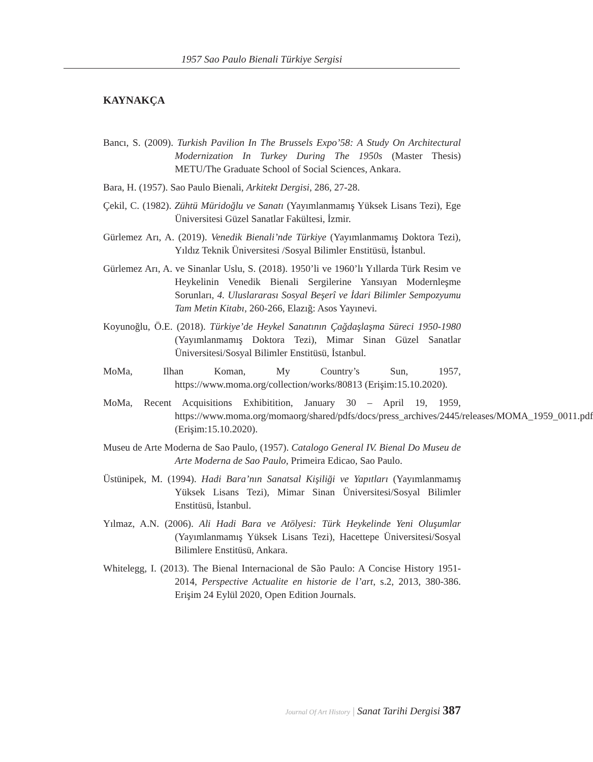1957 Sao Paulo Bienali Türkiye Sergisi
KAYNAKÇA
Bancı, S. (2009). Turkish Pavilion In The Brussels Expo’58: A Study On Architectural Modernization In Turkey During The 1950s (Master Thesis) METU/The Graduate School of Social Sciences, Ankara.
Bara, H. (1957). Sao Paulo Bienali, Arkitekt Dergisi, 286, 27-28.
Çekil, C. (1982). Zühtü Müridoğlu ve Sanatı (Yayımlanmamış Yüksek Lisans Tezi), Ege Üniversitesi Güzel Sanatlar Fakültesi, İzmir.
Gürlemez Arı, A. (2019). Venedik Bienali’nde Türkiye (Yayımlanmamış Doktora Tezi), Yıldız Teknik Üniversitesi /Sosyal Bilimler Enstitüsü, İstanbul.
Gürlemez Arı, A. ve Sinanlar Uslu, S. (2018). 1950’li ve 1960’lı Yıllarda Türk Resim ve Heykelinin Venedik Bienali Sergilerine Yansıyan Modernleşme Sorunları, 4. Uluslararası Sosyal Beşerî ve İdari Bilimler Sempozyumu Tam Metin Kitabı, 260-266, Elazığ: Asos Yayınevi.
Koyunoğlu, Ö.E. (2018). Türkiye’de Heykel Sanatının Çağdaşlaşma Süreci 1950-1980 (Yayımlanmamış Doktora Tezi), Mimar Sinan Güzel Sanatlar Üniversitesi/Sosyal Bilimler Enstitüsü, İstanbul.
MoMa, Ilhan Koman, My Country’s Sun, 1957, https://www.moma.org/collection/works/80813 (Erişim:15.10.2020).
MoMa, Recent Acquisitions Exhibitition, January 30 – April 19, 1959, https://www.moma.org/momaorg/shared/pdfs/docs/press_archives/2445/releases/MOMA_1959_0011.pdf (Erişim:15.10.2020).
Museu de Arte Moderna de Sao Paulo, (1957). Catalogo General IV. Bienal Do Museu de Arte Moderna de Sao Paulo, Primeira Edicao, Sao Paulo.
Üstünipek, M. (1994). Hadi Bara’nın Sanatsal Kişiliği ve Yapıtları (Yayımlanmamış Yüksek Lisans Tezi), Mimar Sinan Üniversitesi/Sosyal Bilimler Enstitüsü, İstanbul.
Yılmaz, A.N. (2006). Ali Hadi Bara ve Atölyesi: Türk Heykelinde Yeni Oluşumlar (Yayımlanmamış Yüksek Lisans Tezi), Hacettepe Üniversitesi/Sosyal Bilimlere Enstitüsü, Ankara.
Whitelegg, I. (2013). The Bienal Internacional de São Paulo: A Concise History 1951-2014, Perspective Actualite en historie de l’art, s.2, 2013, 380-386. Erişim 24 Eylül 2020, Open Edition Journals.
Journal Of Art History | Sanat Tarihi Dergisi 387